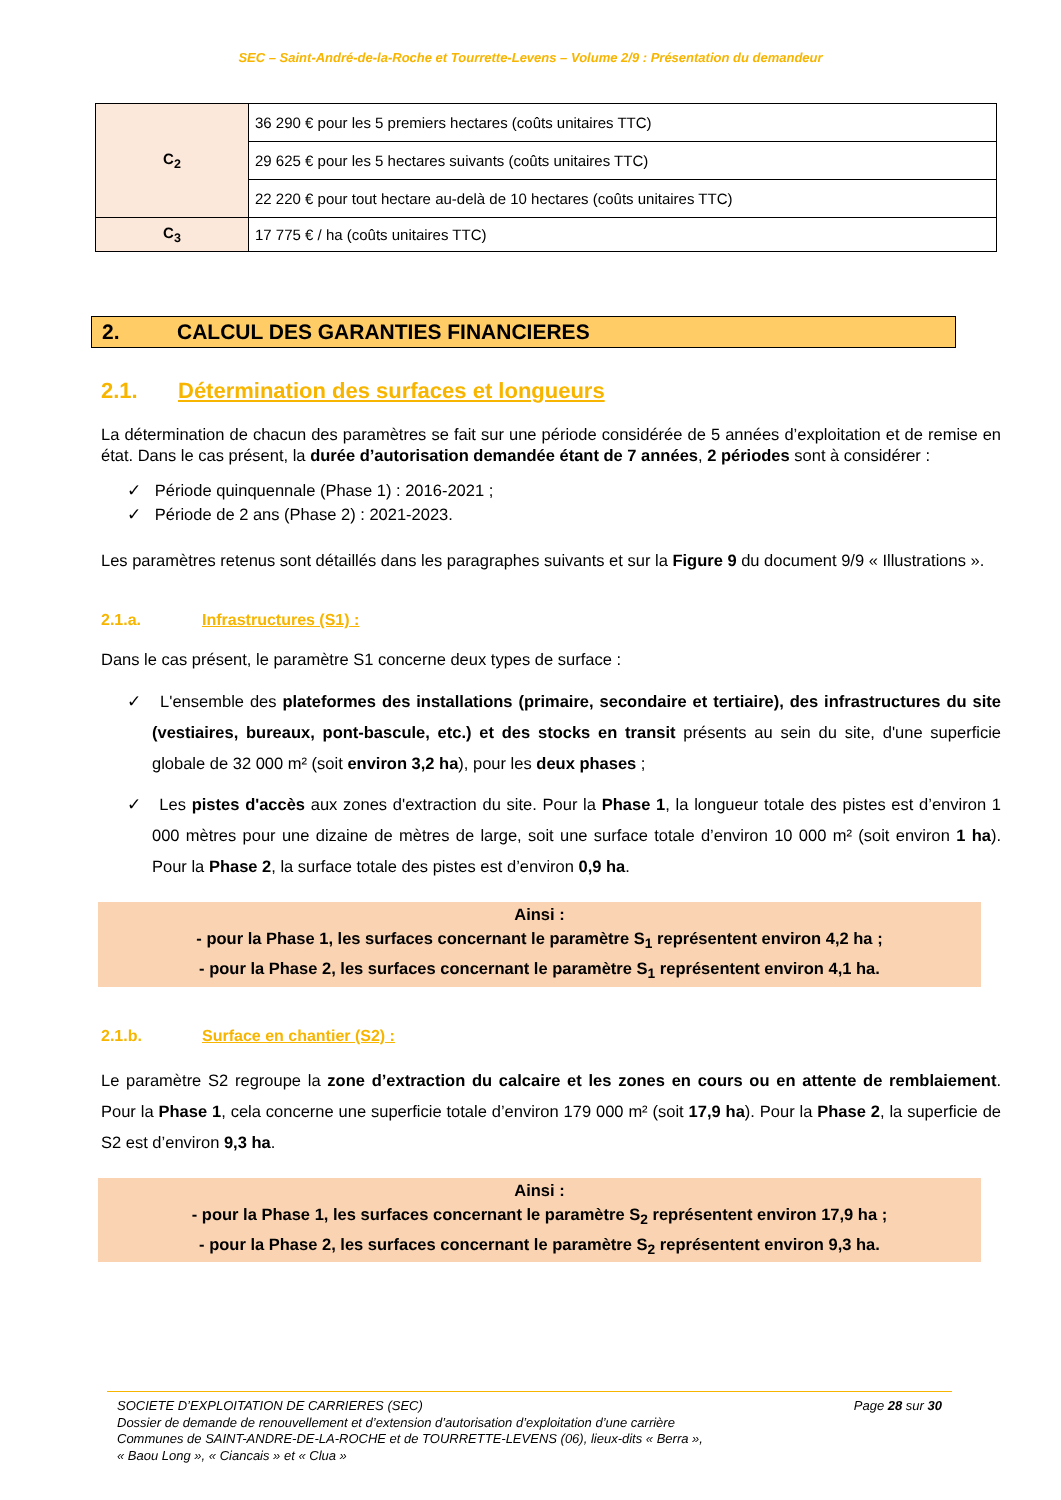SEC – Saint-André-de-la-Roche et Tourrette-Levens – Volume 2/9 : Présentation du demandeur
| C<sub>2</sub> | 36 290 € pour les 5 premiers hectares (coûts unitaires TTC) |
| | 29 625 € pour les 5 hectares suivants (coûts unitaires TTC) |
| | 22 220 € pour tout hectare au-delà de 10 hectares (coûts unitaires TTC) |
| C<sub>3</sub> | 17 775 € / ha (coûts unitaires TTC) |
2. CALCUL DES GARANTIES FINANCIERES
2.1. Détermination des surfaces et longueurs
La détermination de chacun des paramètres se fait sur une période considérée de 5 années d’exploitation et de remise en état. Dans le cas présent, la durée d’autorisation demandée étant de 7 années, 2 périodes sont à considérer :
✓ Période quinquennale (Phase 1) : 2016-2021 ;
✓ Période de 2 ans (Phase 2) : 2021-2023.
Les paramètres retenus sont détaillés dans les paragraphes suivants et sur la Figure 9 du document 9/9 « Illustrations ».
2.1.a. Infrastructures (S1) :
Dans le cas présent, le paramètre S1 concerne deux types de surface :
✓ L'ensemble des plateformes des installations (primaire, secondaire et tertiaire), des infrastructures du site (vestiaires, bureaux, pont-bascule, etc.) et des stocks en transit présents au sein du site, d'une superficie globale de 32 000 m² (soit environ 3,2 ha), pour les deux phases ;
✓ Les pistes d'accès aux zones d'extraction du site. Pour la Phase 1, la longueur totale des pistes est d’environ 1 000 mètres pour une dizaine de mètres de large, soit une surface totale d’environ 10 000 m² (soit environ 1 ha). Pour la Phase 2, la surface totale des pistes est d’environ 0,9 ha.
Ainsi :
- pour la Phase 1, les surfaces concernant le paramètre S<sub>1</sub> représentent environ 4,2 ha ;
- pour la Phase 2, les surfaces concernant le paramètre S<sub>1</sub> représentent environ 4,1 ha.
2.1.b. Surface en chantier (S2) :
Le paramètre S2 regroupe la zone d’extraction du calcaire et les zones en cours ou en attente de remblaiement. Pour la Phase 1, cela concerne une superficie totale d’environ 179 000 m² (soit 17,9 ha). Pour la Phase 2, la superficie de S2 est d’environ 9,3 ha.
Ainsi :
- pour la Phase 1, les surfaces concernant le paramètre S<sub>2</sub> représentent environ 17,9 ha ;
- pour la Phase 2, les surfaces concernant le paramètre S<sub>2</sub> représentent environ 9,3 ha.
Page 28 sur 30 SOCIETE D’EXPLOITATION DE CARRIERES (SEC)
Dossier de demande de renouvellement et d’extension d’autorisation d’exploitation d’une carrière
Communes de SAINT-ANDRE-DE-LA-ROCHE et de TOURRETTE-LEVENS (06), lieux-dits « Berra »,
« Baou Long », « Ciancais » et « Clua »